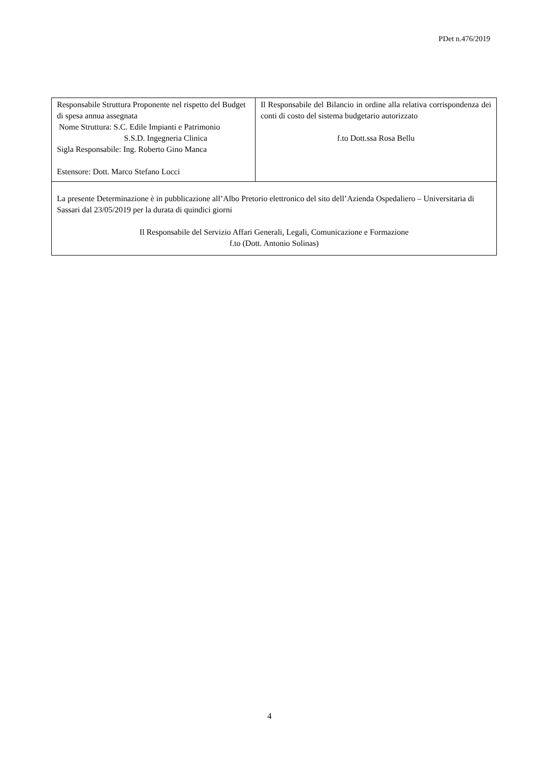PDet n.476/2019
| Responsabile Struttura Proponente nel rispetto del Budget di spesa annua assegnata Nome Struttura: S.C. Edile Impianti e Patrimonio S.S.D. Ingegneria Clinica Sigla Responsabile: Ing. Roberto Gino Manca Estensore: Dott. Marco Stefano Locci | Il Responsabile del Bilancio in ordine alla relativa corrispondenza dei conti di costo del sistema budgetario autorizzato f.to Dott.ssa Rosa Bellu |
| La presente Determinazione è in pubblicazione all’Albo Pretorio elettronico del sito dell’Azienda Ospedaliero – Universitaria di Sassari dal 23/05/2019 per la durata di quindici giorni Il Responsabile del Servizio Affari Generali, Legali, Comunicazione e Formazione f.to (Dott. Antonio Solinas) | |
4